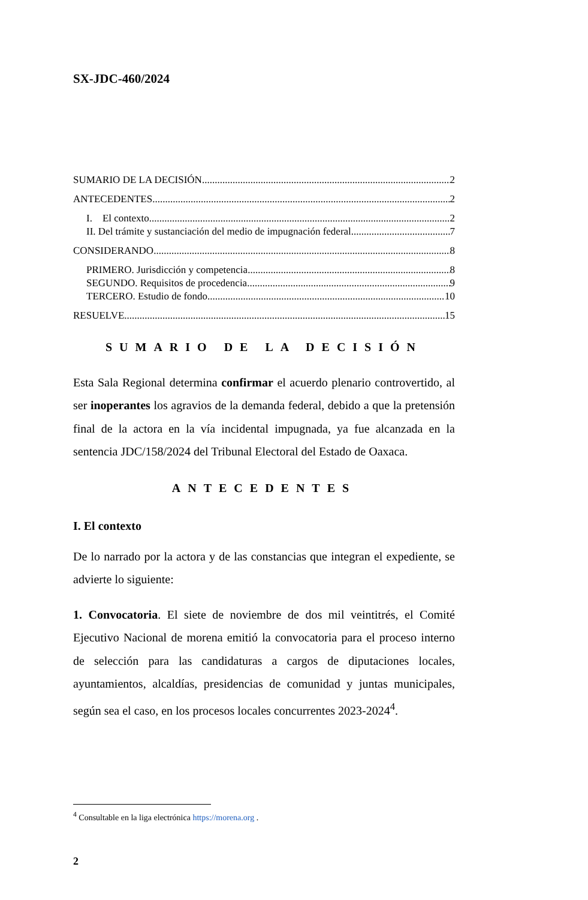SX-JDC-460/2024
SUMARIO DE LA DECISIÓN 2
ANTECEDENTES 2
I. El contexto 2
II. Del trámite y sustanciación del medio de impugnación federal 7
CONSIDERANDO 8
PRIMERO. Jurisdicción y competencia 8
SEGUNDO. Requisitos de procedencia 9
TERCERO. Estudio de fondo 10
RESUELVE 15
SUMARIO DE LA DECISIÓN
Esta Sala Regional determina confirmar el acuerdo plenario controvertido, al ser inoperantes los agravios de la demanda federal, debido a que la pretensión final de la actora en la vía incidental impugnada, ya fue alcanzada en la sentencia JDC/158/2024 del Tribunal Electoral del Estado de Oaxaca.
ANTECEDENTES
I. El contexto
De lo narrado por la actora y de las constancias que integran el expediente, se advierte lo siguiente:
1. Convocatoria. El siete de noviembre de dos mil veintitrés, el Comité Ejecutivo Nacional de morena emitió la convocatoria para el proceso interno de selección para las candidaturas a cargos de diputaciones locales, ayuntamientos, alcaldías, presidencias de comunidad y juntas municipales, según sea el caso, en los procesos locales concurrentes 2023-2024<sup>4</sup>.
<sup>4</sup> Consultable en la liga electrónica https://morena.org .
2